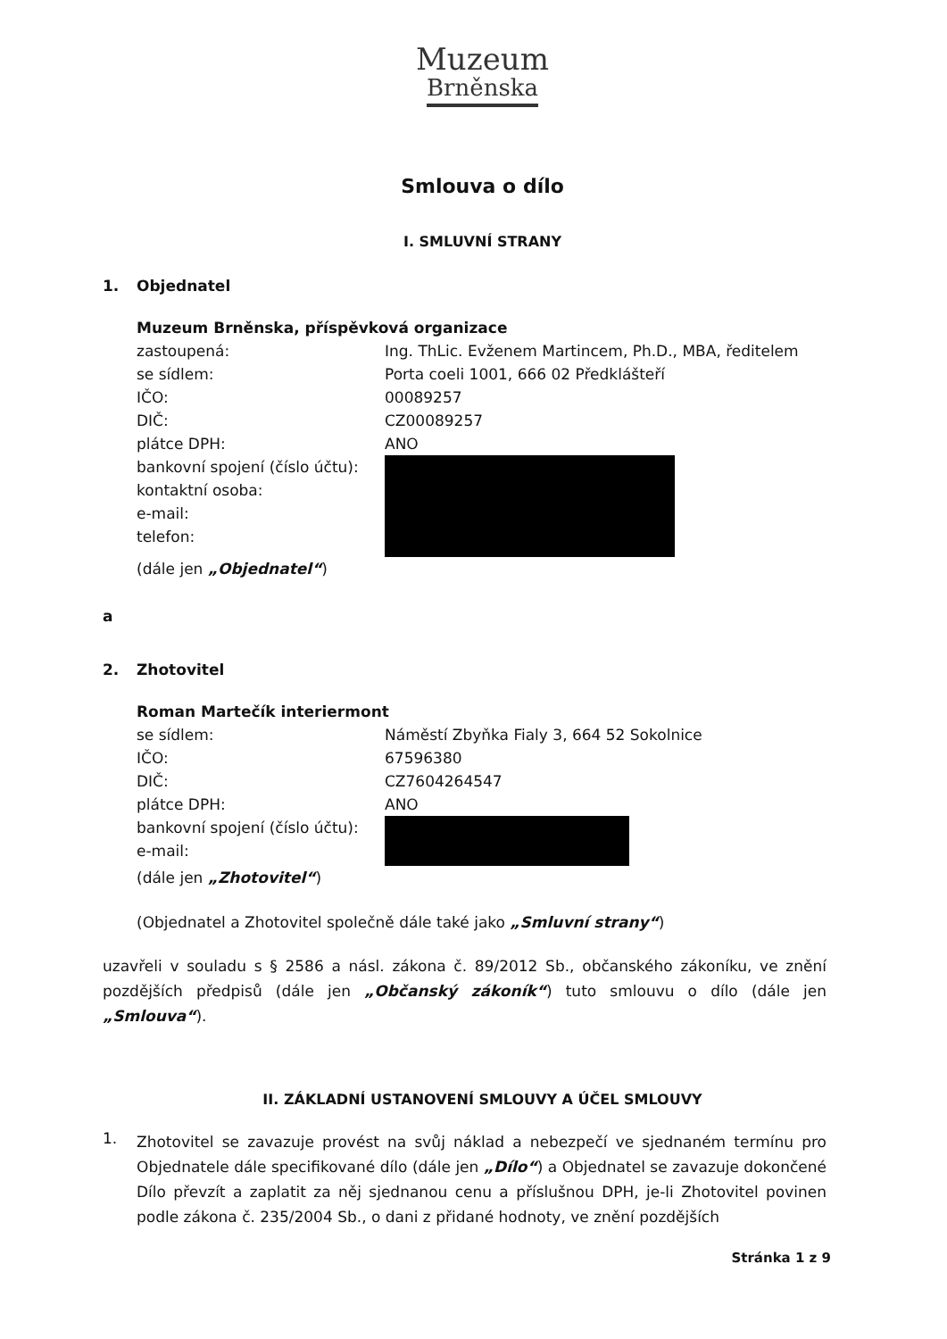Muzeum
Brněnska
Smlouva o dílo
I. SMLUVNÍ STRANY
1. Objednatel
Muzeum Brněnska, příspěvková organizace
zastoupená: Ing. ThLic. Evženem Martincem, Ph.D., MBA, ředitelem
se sídlem: Porta coeli 1001, 666 02 Předklášteří
IČO: 00089257
DIČ: CZ00089257
plátce DPH: ANO
bankovní spojení (číslo účtu):
kontaktní osoba:
e-mail:
telefon:
(dále jen „Objednatel“)
a
2. Zhotovitel
Roman Martečík interiermont
se sídlem: Náměstí Zbyňka Fialy 3, 664 52 Sokolnice
IČO: 67596380
DIČ: CZ7604264547
plátce DPH: ANO
bankovní spojení (číslo účtu):
e-mail:
(dále jen „Zhotovitel“)
(Objednatel a Zhotovitel společně dále také jako „Smluvní strany“)
uzavřeli v souladu s § 2586 a násl. zákona č. 89/2012 Sb., občanského zákoníku, ve znění pozdějších předpisů (dále jen „Občanský zákoník“) tuto smlouvu o dílo (dále jen „Smlouva“).
II. ZÁKLADNÍ USTANOVENÍ SMLOUVY A ÚČEL SMLOUVY
1.
Zhotovitel se zavazuje provést na svůj náklad a nebezpečí ve sjednaném termínu pro Objednatele dále specifikované dílo (dále jen „Dílo“) a Objednatel se zavazuje dokončené Dílo převzít a zaplatit za něj sjednanou cenu a příslušnou DPH, je-li Zhotovitel povinen podle zákona č. 235/2004 Sb., o dani z přidané hodnoty, ve znění pozdějších
Stránka 1 z 9